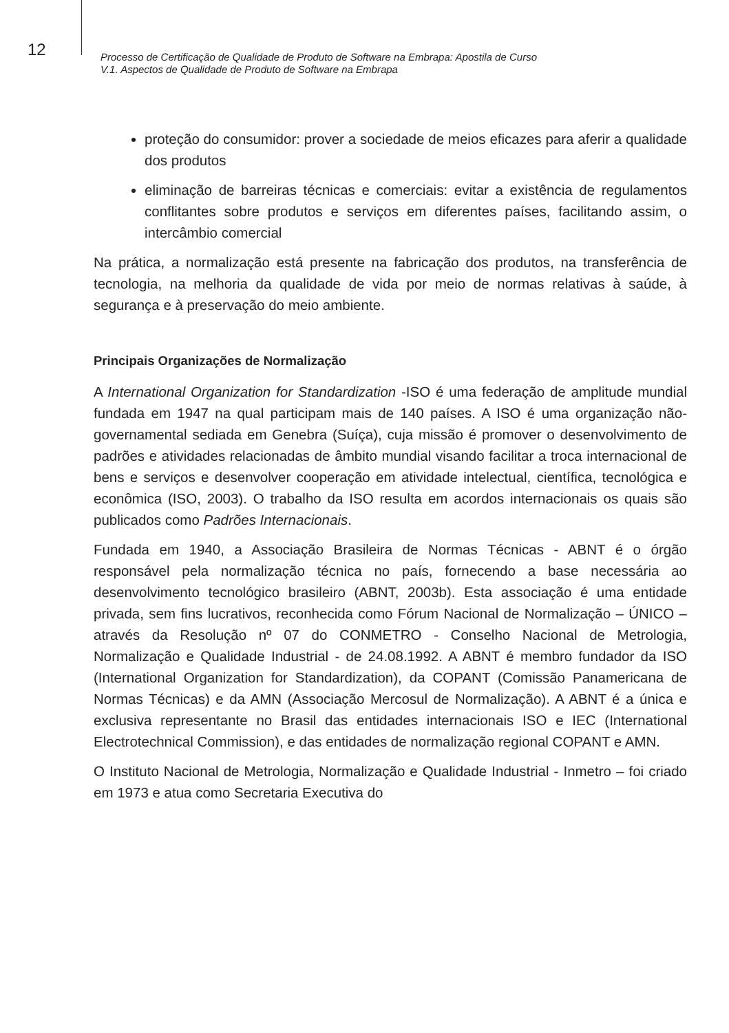12
Processo de Certificação de Qualidade de Produto de Software na Embrapa: Apostila de Curso
V.1. Aspectos de Qualidade de Produto de Software na Embrapa
proteção do consumidor: prover a sociedade de meios eficazes para aferir a qualidade dos produtos
eliminação de barreiras técnicas e comerciais: evitar a existência de regulamentos conflitantes sobre produtos e serviços em diferentes países, facilitando assim, o intercâmbio comercial
Na prática, a normalização está presente na fabricação dos produtos, na transferência de tecnologia, na melhoria da qualidade de vida por meio de normas relativas à saúde, à segurança e à preservação do meio ambiente.
Principais Organizações de Normalização
A International Organization for Standardization -ISO é uma federação de amplitude mundial fundada em 1947 na qual participam mais de 140 países. A ISO é uma organização não- governamental sediada em Genebra (Suíça), cuja missão é promover o desenvolvimento de padrões e atividades relacionadas de âmbito mundial visando facilitar a troca internacional de bens e serviços e desenvolver cooperação em atividade intelectual, científica, tecnológica e econômica (ISO, 2003). O trabalho da ISO resulta em acordos internacionais os quais são publicados como Padrões Internacionais.
Fundada em 1940, a Associação Brasileira de Normas Técnicas - ABNT é o órgão responsável pela normalização técnica no país, fornecendo a base necessária ao desenvolvimento tecnológico brasileiro (ABNT, 2003b). Esta associação é uma entidade privada, sem fins lucrativos, reconhecida como Fórum Nacional de Normalização – ÚNICO – através da Resolução nº 07 do CONMETRO - Conselho Nacional de Metrologia, Normalização e Qualidade Industrial - de 24.08.1992. A ABNT é membro fundador da ISO (International Organization for Standardization), da COPANT (Comissão Panamericana de Normas Técnicas) e da AMN (Associação Mercosul de Normalização). A ABNT é a única e exclusiva representante no Brasil das entidades internacionais ISO e IEC (International Electrotechnical Commission), e das entidades de normalização regional COPANT e AMN.
O Instituto Nacional de Metrologia, Normalização e Qualidade Industrial - Inmetro – foi criado em 1973 e atua como Secretaria Executiva do